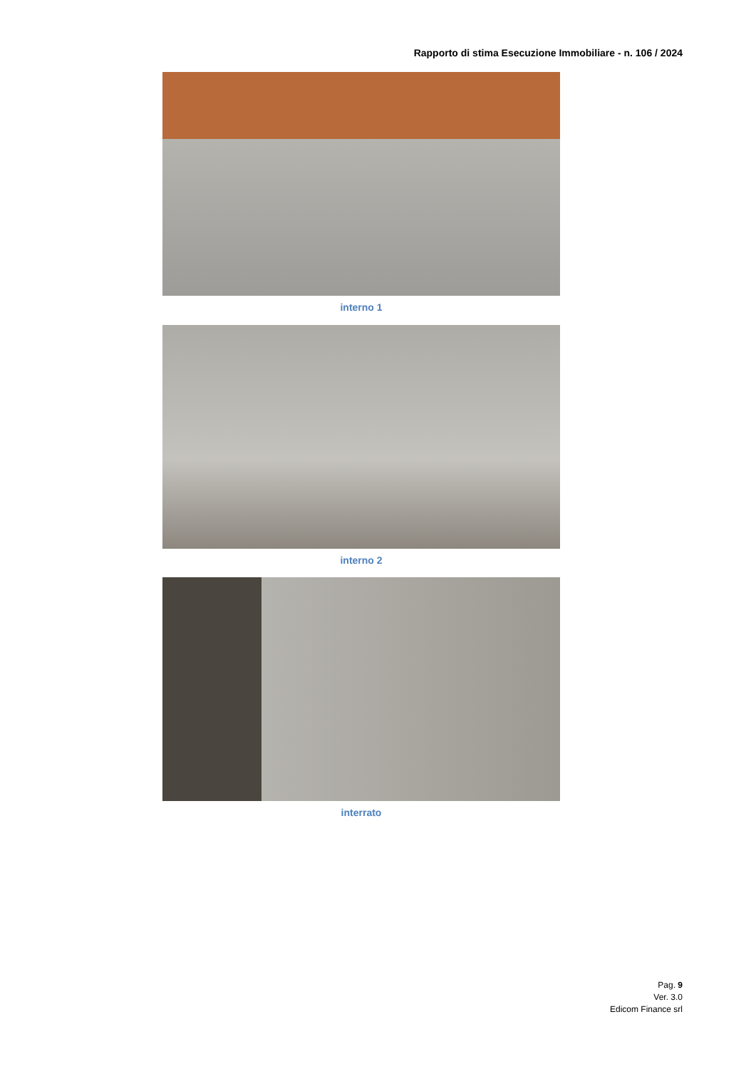Rapporto di stima Esecuzione Immobiliare - n. 106 / 2024
interno 1
interno 2
interrato
Pag. 9
Ver. 3.0
Edicom Finance srl